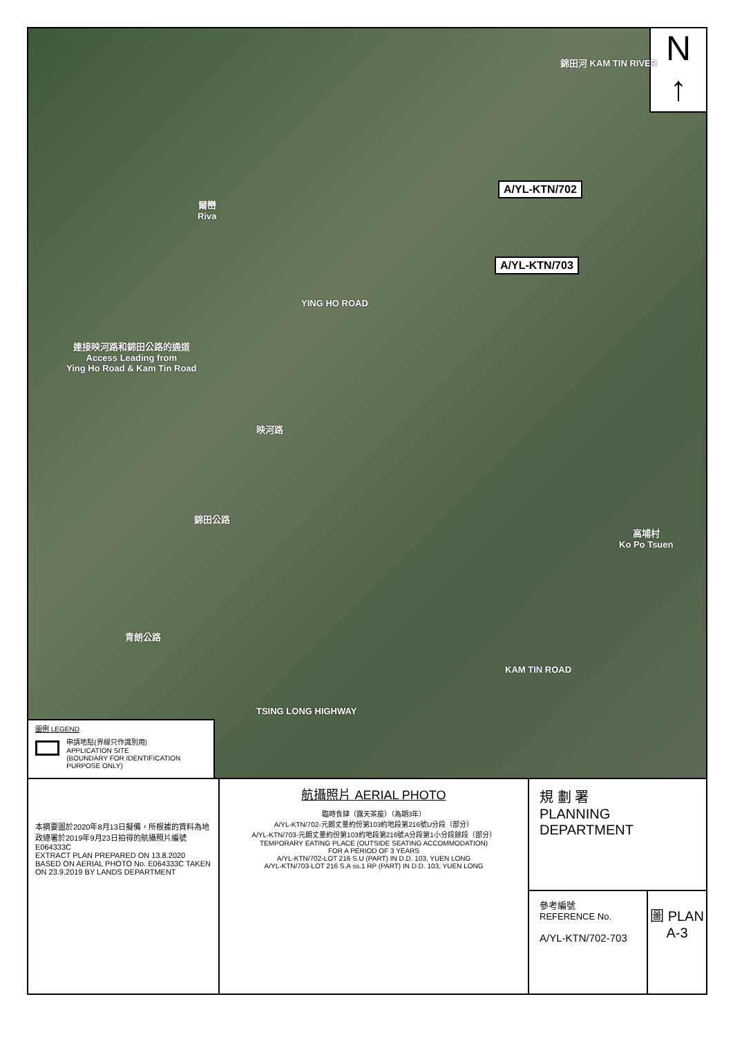N
↑
錦田河 KAM TIN RIVER
A/YL-KTN/702
A/YL-KTN/703
爾巒
Riva
YING HO ROAD
連接映河路和錦田公路的通道
Access Leading from
Ying Ho Road & Kam Tin Road
映河路
錦田公路
高埔村
Ko Po Tsuen
青朗公路
KAM TIN ROAD
TSING LONG HIGHWAY
圖例 LEGEND
申請地點(界線只作識別用)
APPLICATION SITE
(BOUNDARY FOR IDENTIFICATION PURPOSE ONLY)
本摘要圖於2020年8月13日擬備，所根據的資料為地政總署於2019年9月23日拍得的航攝照片編號 E064333C
EXTRACT PLAN PREPARED ON 13.8.2020 BASED ON AERIAL PHOTO No. E064333C TAKEN ON 23.9.2019 BY LANDS DEPARTMENT
航攝照片 AERIAL PHOTO
臨時食肆（露天茶座）（為期3年）
A/YL-KTN/702-元朗丈量約份第103約地段第216號U分段（部分）
A/YL-KTN/703-元朗丈量約份第103約地段第216號A分段第1小分段餘段（部分）
TEMPORARY EATING PLACE (OUTSIDE SEATING ACCOMMODATION)
FOR A PERIOD OF 3 YEARS
A/YL-KTN/702-LOT 216 S.U (PART) IN D.D. 103, YUEN LONG
A/YL-KTN/703-LOT 216 S.A ss.1 RP (PART) IN D.D. 103, YUEN LONG
規 劃 署
PLANNING
DEPARTMENT
參考編號
REFERENCE No.
A/YL-KTN/702-703
圖 PLAN
A-3